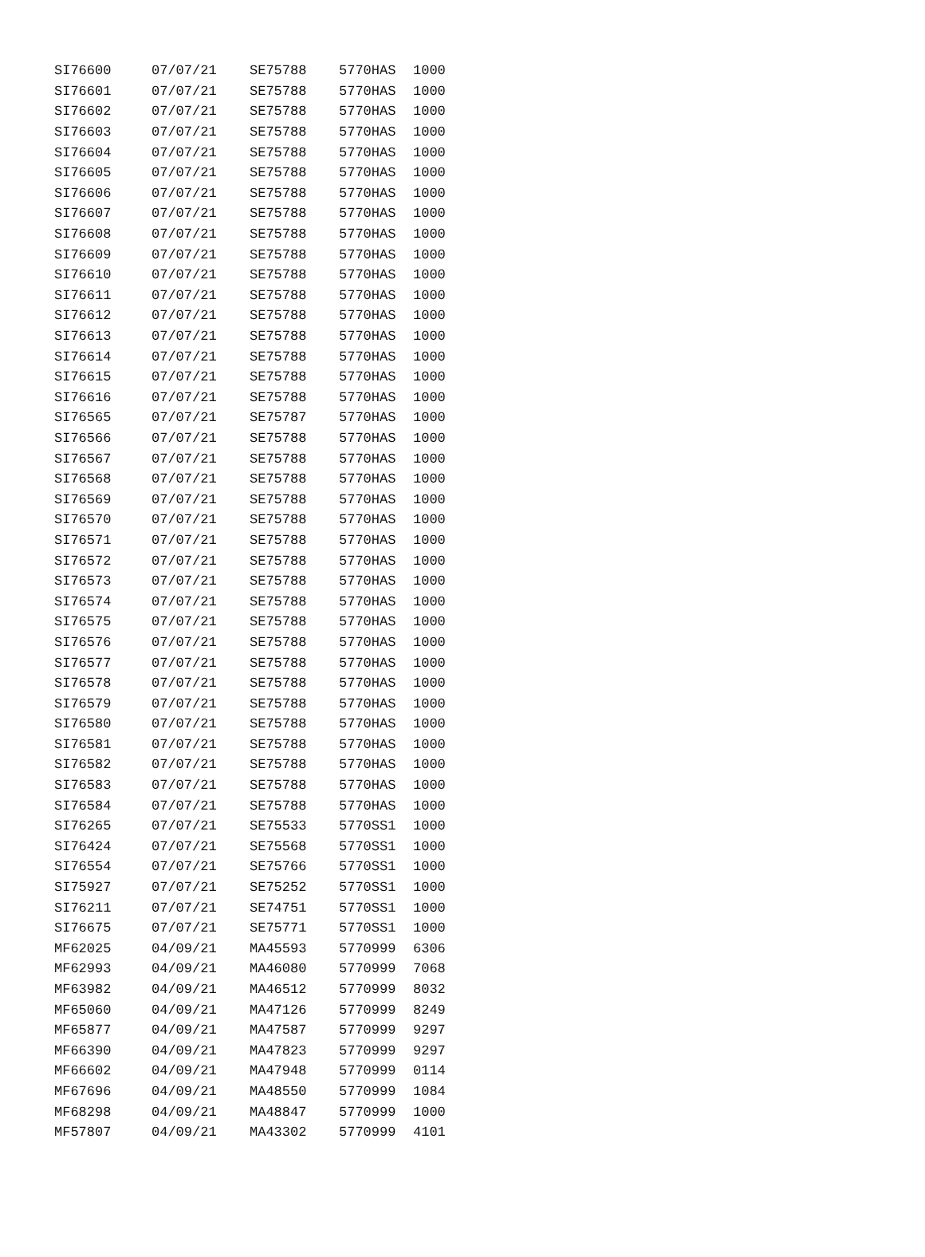| SI76600 | 07/07/21 | SE75788 | 5770HAS | 1000 |
| SI76601 | 07/07/21 | SE75788 | 5770HAS | 1000 |
| SI76602 | 07/07/21 | SE75788 | 5770HAS | 1000 |
| SI76603 | 07/07/21 | SE75788 | 5770HAS | 1000 |
| SI76604 | 07/07/21 | SE75788 | 5770HAS | 1000 |
| SI76605 | 07/07/21 | SE75788 | 5770HAS | 1000 |
| SI76606 | 07/07/21 | SE75788 | 5770HAS | 1000 |
| SI76607 | 07/07/21 | SE75788 | 5770HAS | 1000 |
| SI76608 | 07/07/21 | SE75788 | 5770HAS | 1000 |
| SI76609 | 07/07/21 | SE75788 | 5770HAS | 1000 |
| SI76610 | 07/07/21 | SE75788 | 5770HAS | 1000 |
| SI76611 | 07/07/21 | SE75788 | 5770HAS | 1000 |
| SI76612 | 07/07/21 | SE75788 | 5770HAS | 1000 |
| SI76613 | 07/07/21 | SE75788 | 5770HAS | 1000 |
| SI76614 | 07/07/21 | SE75788 | 5770HAS | 1000 |
| SI76615 | 07/07/21 | SE75788 | 5770HAS | 1000 |
| SI76616 | 07/07/21 | SE75788 | 5770HAS | 1000 |
| SI76565 | 07/07/21 | SE75787 | 5770HAS | 1000 |
| SI76566 | 07/07/21 | SE75788 | 5770HAS | 1000 |
| SI76567 | 07/07/21 | SE75788 | 5770HAS | 1000 |
| SI76568 | 07/07/21 | SE75788 | 5770HAS | 1000 |
| SI76569 | 07/07/21 | SE75788 | 5770HAS | 1000 |
| SI76570 | 07/07/21 | SE75788 | 5770HAS | 1000 |
| SI76571 | 07/07/21 | SE75788 | 5770HAS | 1000 |
| SI76572 | 07/07/21 | SE75788 | 5770HAS | 1000 |
| SI76573 | 07/07/21 | SE75788 | 5770HAS | 1000 |
| SI76574 | 07/07/21 | SE75788 | 5770HAS | 1000 |
| SI76575 | 07/07/21 | SE75788 | 5770HAS | 1000 |
| SI76576 | 07/07/21 | SE75788 | 5770HAS | 1000 |
| SI76577 | 07/07/21 | SE75788 | 5770HAS | 1000 |
| SI76578 | 07/07/21 | SE75788 | 5770HAS | 1000 |
| SI76579 | 07/07/21 | SE75788 | 5770HAS | 1000 |
| SI76580 | 07/07/21 | SE75788 | 5770HAS | 1000 |
| SI76581 | 07/07/21 | SE75788 | 5770HAS | 1000 |
| SI76582 | 07/07/21 | SE75788 | 5770HAS | 1000 |
| SI76583 | 07/07/21 | SE75788 | 5770HAS | 1000 |
| SI76584 | 07/07/21 | SE75788 | 5770HAS | 1000 |
| SI76265 | 07/07/21 | SE75533 | 5770SS1 | 1000 |
| SI76424 | 07/07/21 | SE75568 | 5770SS1 | 1000 |
| SI76554 | 07/07/21 | SE75766 | 5770SS1 | 1000 |
| SI75927 | 07/07/21 | SE75252 | 5770SS1 | 1000 |
| SI76211 | 07/07/21 | SE74751 | 5770SS1 | 1000 |
| SI76675 | 07/07/21 | SE75771 | 5770SS1 | 1000 |
| MF62025 | 04/09/21 | MA45593 | 5770999 | 6306 |
| MF62993 | 04/09/21 | MA46080 | 5770999 | 7068 |
| MF63982 | 04/09/21 | MA46512 | 5770999 | 8032 |
| MF65060 | 04/09/21 | MA47126 | 5770999 | 8249 |
| MF65877 | 04/09/21 | MA47587 | 5770999 | 9297 |
| MF66390 | 04/09/21 | MA47823 | 5770999 | 9297 |
| MF66602 | 04/09/21 | MA47948 | 5770999 | 0114 |
| MF67696 | 04/09/21 | MA48550 | 5770999 | 1084 |
| MF68298 | 04/09/21 | MA48847 | 5770999 | 1000 |
| MF57807 | 04/09/21 | MA43302 | 5770999 | 4101 |